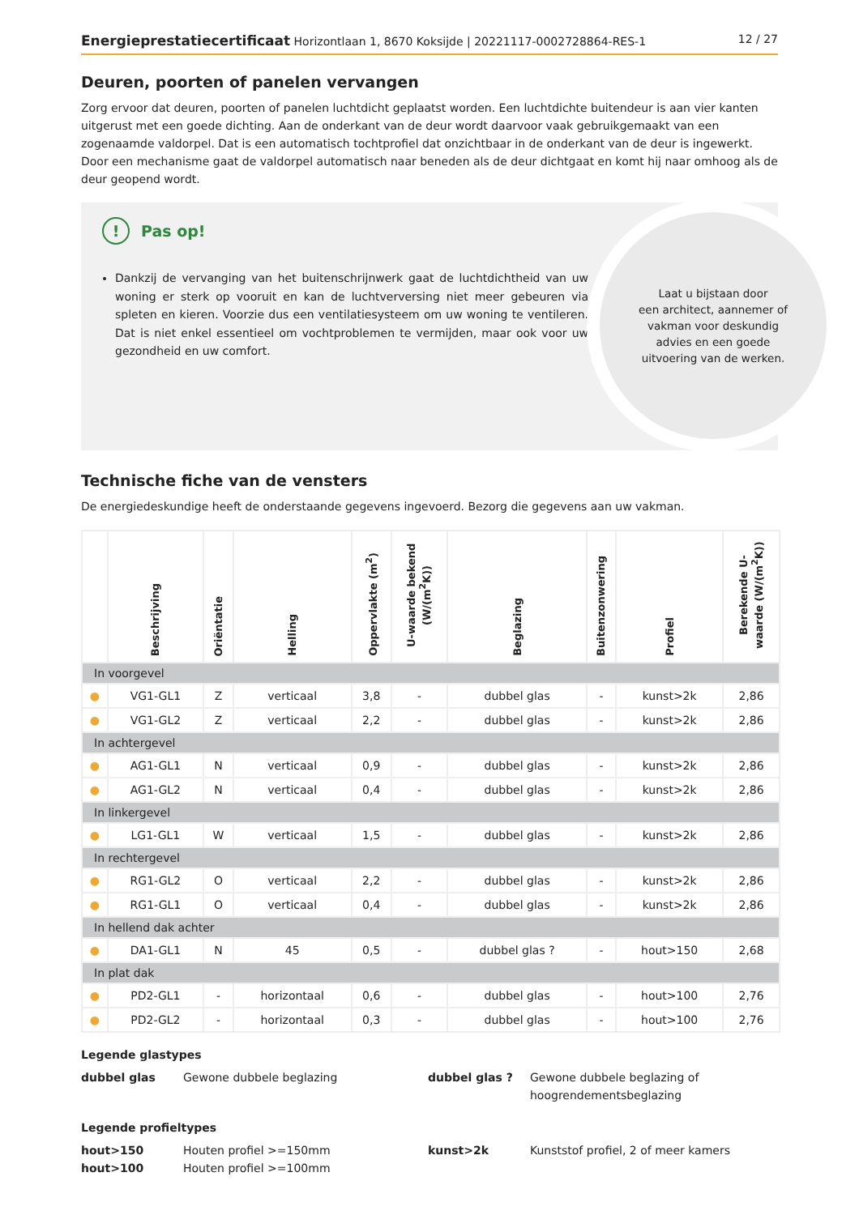Energieprestatiecertificaat Horizontlaan 1, 8670 Koksijde | 20221117-0002728864-RES-1 12 / 27
Deuren, poorten of panelen vervangen
Zorg ervoor dat deuren, poorten of panelen luchtdicht geplaatst worden. Een luchtdichte buitendeur is aan vier kanten uitgerust met een goede dichting. Aan de onderkant van de deur wordt daarvoor vaak gebruikgemaakt van een zogenaamde valdorpel. Dat is een automatisch tochtprofiel dat onzichtbaar in de onderkant van de deur is ingewerkt. Door een mechanisme gaat de valdorpel automatisch naar beneden als de deur dichtgaat en komt hij naar omhoog als de deur geopend wordt.
!
Pas op!
Dankzij de vervanging van het buitenschrijnwerk gaat de luchtdichtheid van uw woning er sterk op vooruit en kan de luchtverversing niet meer gebeuren via spleten en kieren. Voorzie dus een ventilatiesysteem om uw woning te ventileren. Dat is niet enkel essentieel om vochtproblemen te vermijden, maar ook voor uw gezondheid en uw comfort.
Laat u bijstaan door
een architect, aannemer of
vakman voor deskundig
advies en een goede
uitvoering van de werken.
Technische fiche van de vensters
De energiedeskundige heeft de onderstaande gegevens ingevoerd. Bezorg die gegevens aan uw vakman.
| | Beschrijving | Oriëntatie | Helling | Oppervlakte (m<sup>2</sup>) | U-waarde bekend (W/(m<sup>2</sup>K)) | Beglazing | Buitenzonwering | Profiel | Berekende U-waarde (W/(m<sup>2</sup>K)) |
| --- | --- | --- | --- | --- | --- | --- | --- | --- | --- |
| In voorgevel | | | | | | | | | |
| ● | VG1-GL1 | Z | verticaal | 3,8 | - | dubbel glas | - | kunst>2k | 2,86 |
| ● | VG1-GL2 | Z | verticaal | 2,2 | - | dubbel glas | - | kunst>2k | 2,86 |
| In achtergevel | | | | | | | | | |
| ● | AG1-GL1 | N | verticaal | 0,9 | - | dubbel glas | - | kunst>2k | 2,86 |
| ● | AG1-GL2 | N | verticaal | 0,4 | - | dubbel glas | - | kunst>2k | 2,86 |
| In linkergevel | | | | | | | | | |
| ● | LG1-GL1 | W | verticaal | 1,5 | - | dubbel glas | - | kunst>2k | 2,86 |
| In rechtergevel | | | | | | | | | |
| ● | RG1-GL2 | O | verticaal | 2,2 | - | dubbel glas | - | kunst>2k | 2,86 |
| ● | RG1-GL1 | O | verticaal | 0,4 | - | dubbel glas | - | kunst>2k | 2,86 |
| In hellend dak achter | | | | | | | | | |
| ● | DA1-GL1 | N | 45 | 0,5 | - | dubbel glas ? | - | hout>150 | 2,68 |
| In plat dak | | | | | | | | | |
| ● | PD2-GL1 | - | horizontaal | 0,6 | - | dubbel glas | - | hout>100 | 2,76 |
| ● | PD2-GL2 | - | horizontaal | 0,3 | - | dubbel glas | - | hout>100 | 2,76 |
Legende glastypes
dubbel glas Gewone dubbele beglazing dubbel glas ? Gewone dubbele beglazing of hoogrendementsbeglazing
Legende profieltypes
hout>150 Houten profiel >=150mm kunst>2k Kunststof profiel, 2 of meer kamers hout>100 Houten profiel >=100mm